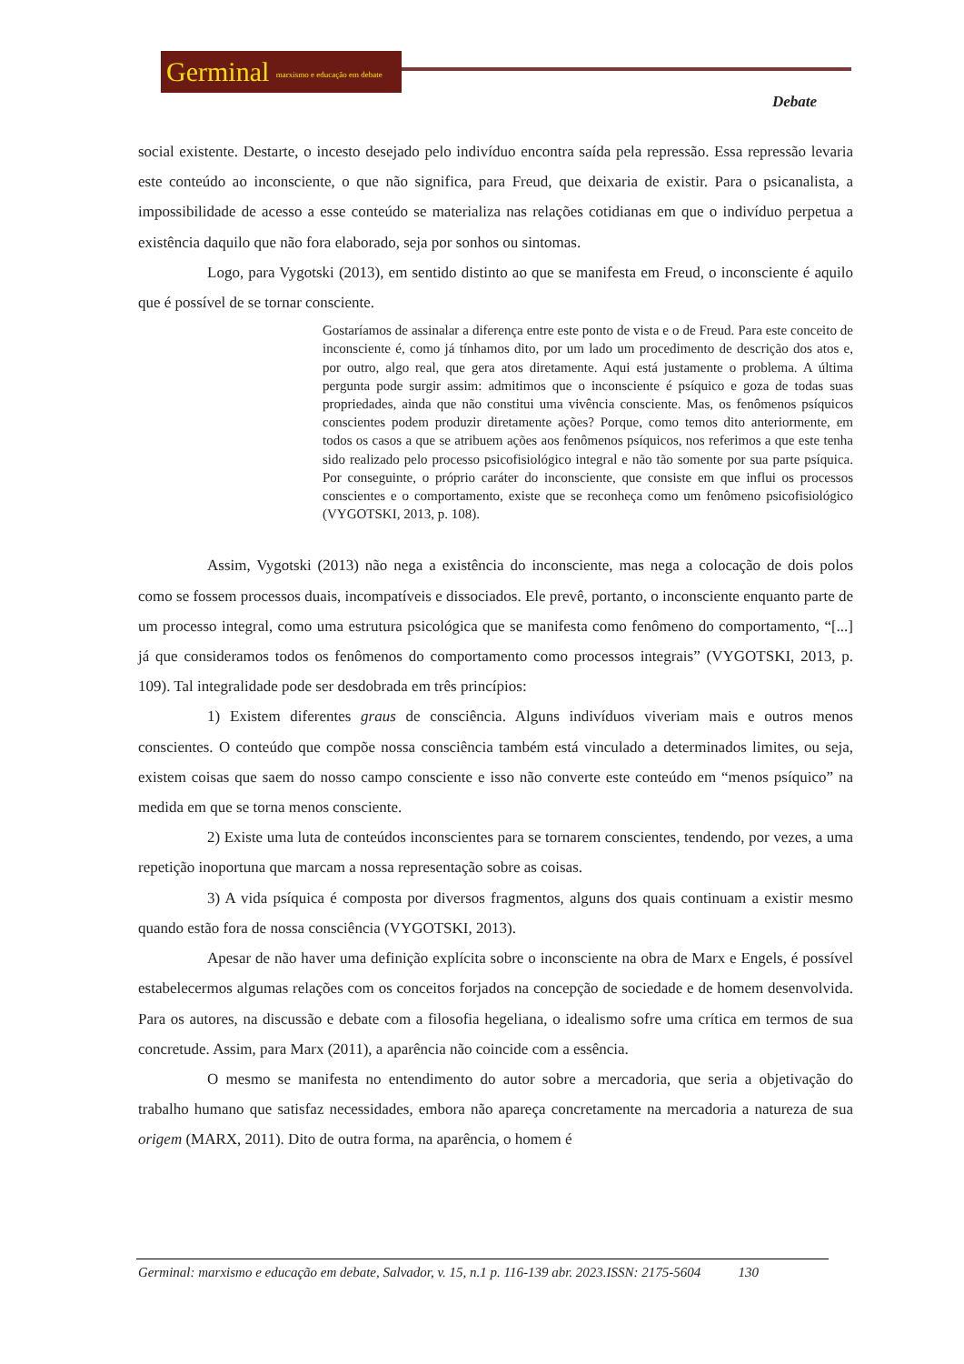Germinal marxismo e educação em debate
Debate
social existente. Destarte, o incesto desejado pelo indivíduo encontra saída pela repressão. Essa repressão levaria este conteúdo ao inconsciente, o que não significa, para Freud, que deixaria de existir. Para o psicanalista, a impossibilidade de acesso a esse conteúdo se materializa nas relações cotidianas em que o indivíduo perpetua a existência daquilo que não fora elaborado, seja por sonhos ou sintomas.
Logo, para Vygotski (2013), em sentido distinto ao que se manifesta em Freud, o inconsciente é aquilo que é possível de se tornar consciente.
Gostaríamos de assinalar a diferença entre este ponto de vista e o de Freud. Para este conceito de inconsciente é, como já tínhamos dito, por um lado um procedimento de descrição dos atos e, por outro, algo real, que gera atos diretamente. Aqui está justamente o problema. A última pergunta pode surgir assim: admitimos que o inconsciente é psíquico e goza de todas suas propriedades, ainda que não constitui uma vivência consciente. Mas, os fenômenos psíquicos conscientes podem produzir diretamente ações? Porque, como temos dito anteriormente, em todos os casos a que se atribuem ações aos fenômenos psíquicos, nos referimos a que este tenha sido realizado pelo processo psicofisiológico integral e não tão somente por sua parte psíquica. Por conseguinte, o próprio caráter do inconsciente, que consiste em que influi os processos conscientes e o comportamento, existe que se reconheça como um fenômeno psicofisiológico (VYGOTSKI, 2013, p. 108).
Assim, Vygotski (2013) não nega a existência do inconsciente, mas nega a colocação de dois polos como se fossem processos duais, incompatíveis e dissociados. Ele prevê, portanto, o inconsciente enquanto parte de um processo integral, como uma estrutura psicológica que se manifesta como fenômeno do comportamento, “[...] já que consideramos todos os fenômenos do comportamento como processos integrais” (VYGOTSKI, 2013, p. 109). Tal integralidade pode ser desdobrada em três princípios:
1) Existem diferentes graus de consciência. Alguns indivíduos viveriam mais e outros menos conscientes. O conteúdo que compõe nossa consciência também está vinculado a determinados limites, ou seja, existem coisas que saem do nosso campo consciente e isso não converte este conteúdo em “menos psíquico” na medida em que se torna menos consciente.
2) Existe uma luta de conteúdos inconscientes para se tornarem conscientes, tendendo, por vezes, a uma repetição inoportuna que marcam a nossa representação sobre as coisas.
3) A vida psíquica é composta por diversos fragmentos, alguns dos quais continuam a existir mesmo quando estão fora de nossa consciência (VYGOTSKI, 2013).
Apesar de não haver uma definição explícita sobre o inconsciente na obra de Marx e Engels, é possível estabelecermos algumas relações com os conceitos forjados na concepção de sociedade e de homem desenvolvida. Para os autores, na discussão e debate com a filosofia hegeliana, o idealismo sofre uma crítica em termos de sua concretude. Assim, para Marx (2011), a aparência não coincide com a essência.
O mesmo se manifesta no entendimento do autor sobre a mercadoria, que seria a objetivação do trabalho humano que satisfaz necessidades, embora não apareça concretamente na mercadoria a natureza de sua origem (MARX, 2011). Dito de outra forma, na aparência, o homem é
Germinal: marxismo e educação em debate, Salvador, v. 15, n.1 p. 116-139 abr. 2023.ISSN: 2175-5604 130